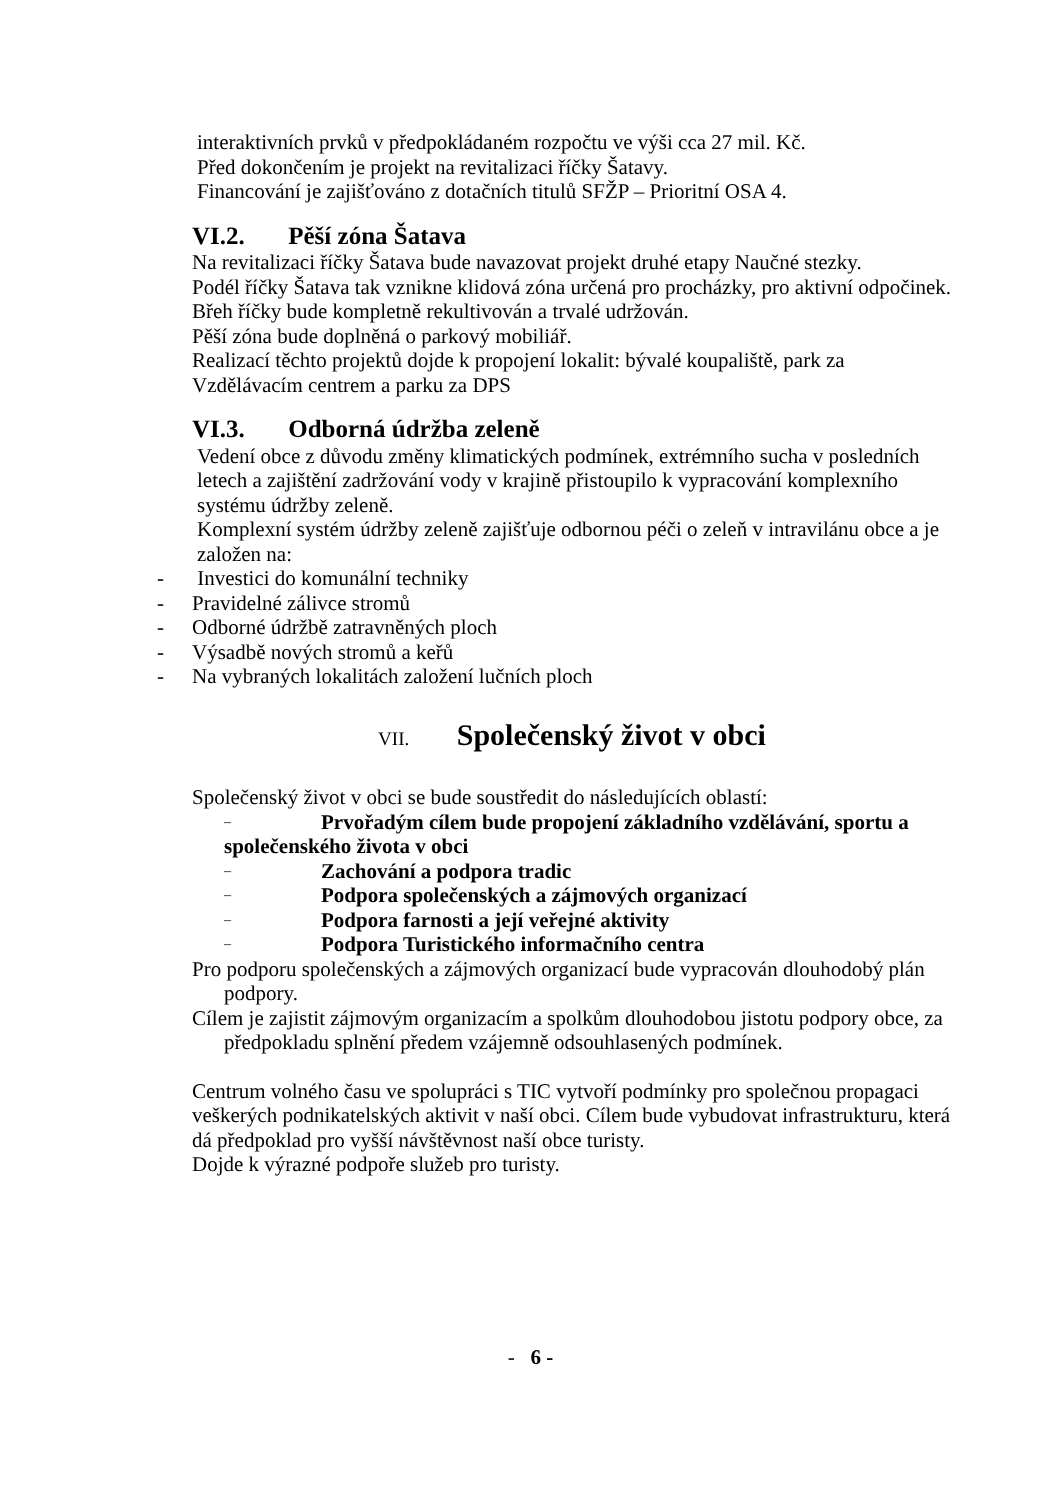interaktivních prvků v předpokládaném rozpočtu ve výši cca 27 mil. Kč.
Před dokončením je projekt na revitalizaci říčky Šatavy.
Financování je zajišťováno z dotačních titulů SFŽP – Prioritní OSA 4.
VI.2. Pěší zóna Šatava
Na revitalizaci říčky Šatava bude navazovat projekt druhé etapy Naučné stezky.
Podél říčky Šatava tak vznikne klidová zóna určená pro procházky, pro aktivní odpočinek.
Břeh říčky bude kompletně rekultivován a trvalé udržován.
Pěší zóna bude doplněná o parkový mobiliář.
Realizací těchto projektů dojde k propojení lokalit: bývalé koupaliště, park za Vzdělávacím centrem a parku za DPS
VI.3. Odborná údržba zeleně
Vedení obce z důvodu změny klimatických podmínek, extrémního sucha v posledních letech a zajištění zadržování vody v krajině přistoupilo k vypracování komplexního systému údržby zeleně.
Komplexní systém údržby zeleně zajišťuje odbornou péči o zeleň v intravilánu obce a je založen na:
- Investici do komunální techniky
- Pravidelné zálivce stromů
- Odborné údržbě zatravněných ploch
- Výsadbě nových stromů a keřů
- Na vybraných lokalitách založení lučních ploch
VII. Společenský život v obci
Společenský život v obci se bude soustředit do následujících oblastí:
– Prvořadým cílem bude propojení základního vzdělávání, sportu a
společenského života v obci
– Zachování a podpora tradic
– Podpora společenských a zájmových organizací
– Podpora farnosti a její veřejné aktivity
– Podpora Turistického informačního centra
Pro podporu společenských a zájmových organizací bude vypracován dlouhodobý plán podpory.
Cílem je zajistit zájmovým organizacím a spolkům dlouhodobou jistotu podpory obce, za předpokladu splnění předem vzájemně odsouhlasených podmínek.
Centrum volného času ve spolupráci s TIC vytvoří podmínky pro společnou propagaci veškerých podnikatelských aktivit v naší obci. Cílem bude vybudovat infrastrukturu, která dá předpoklad pro vyšší návštěvnost naší obce turisty.
Dojde k výrazné podpoře služeb pro turisty.
- 6 -